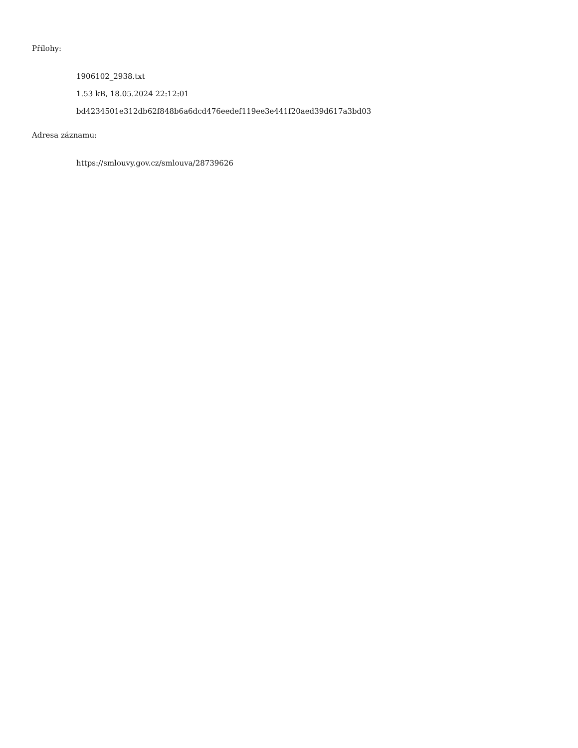Přílohy:
1906102_2938.txt
1.53 kB, 18.05.2024 22:12:01
bd4234501e312db62f848b6a6dcd476eedef119ee3e441f20aed39d617a3bd03
Adresa záznamu:
https://smlouvy.gov.cz/smlouva/28739626